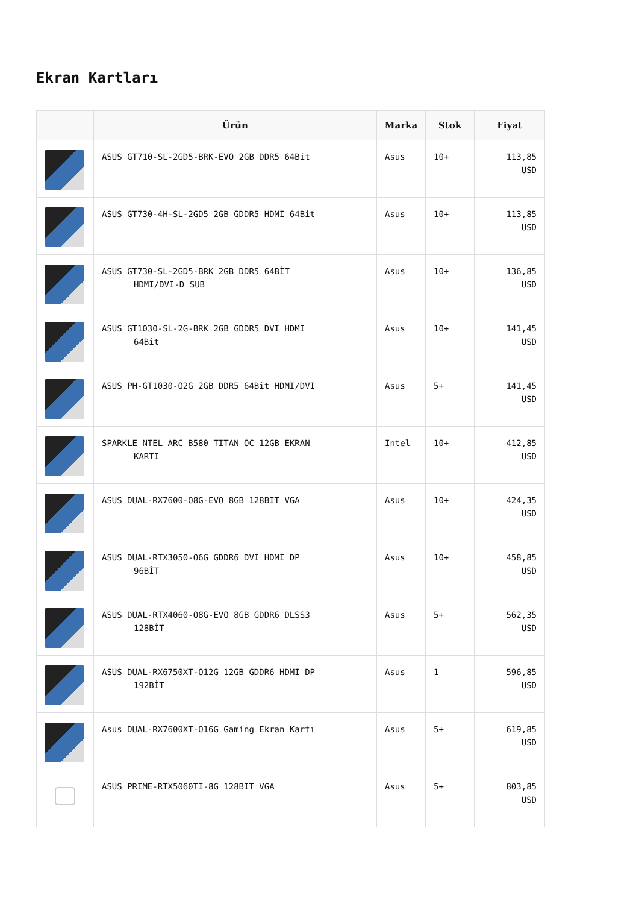Ekran Kartları
| | Ürün | Marka | Stok | Fiyat |
| --- | --- | --- | --- | --- |
| | ASUS GT710-SL-2GD5-BRK-EVO 2GB DDR5 64Bit | Asus | 10+ | 113,85 USD |
| | ASUS GT730-4H-SL-2GD5 2GB GDDR5 HDMI 64Bit | Asus | 10+ | 113,85 USD |
| | ASUS GT730-SL-2GD5-BRK 2GB DDR5 64BİT HDMI/DVI-D SUB | Asus | 10+ | 136,85 USD |
| | ASUS GT1030-SL-2G-BRK 2GB GDDR5 DVI HDMI 64Bit | Asus | 10+ | 141,45 USD |
| | ASUS PH-GT1030-O2G 2GB DDR5 64Bit HDMI/DVI | Asus | 5+ | 141,45 USD |
| | SPARKLE NTEL ARC B580 TITAN OC 12GB EKRAN KARTI | Intel | 10+ | 412,85 USD |
| | ASUS DUAL-RX7600-O8G-EVO 8GB 128BIT VGA | Asus | 10+ | 424,35 USD |
| | ASUS DUAL-RTX3050-O6G GDDR6 DVI HDMI DP 96BİT | Asus | 10+ | 458,85 USD |
| | ASUS DUAL-RTX4060-O8G-EVO 8GB GDDR6 DLSS3 128BİT | Asus | 5+ | 562,35 USD |
| | ASUS DUAL-RX6750XT-O12G 12GB GDDR6 HDMI DP 192BİT | Asus | 1 | 596,85 USD |
| | Asus DUAL-RX7600XT-O16G Gaming Ekran Kartı | Asus | 5+ | 619,85 USD |
| | ASUS PRIME-RTX5060TI-8G 128BIT VGA | Asus | 5+ | 803,85 USD |